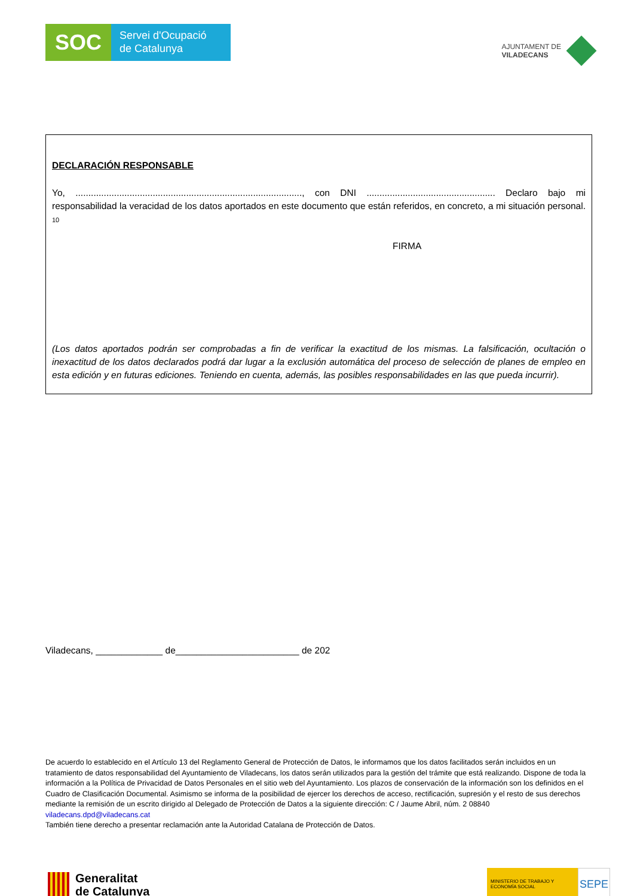SOC
Servei d'Ocupació
de Catalunya
AJUNTAMENT DE
VILADECANS
DECLARACIÓN RESPONSABLE
Yo, ........................................................................................, con DNI .................................................. Declaro bajo mi responsabilidad la veracidad de los datos aportados en este documento que están referidos, en concreto, a mi situación personal. 10
FIRMA
(Los datos aportados podrán ser comprobadas a fin de verificar la exactitud de los mismas. La falsificación, ocultación o inexactitud de los datos declarados podrá dar lugar a la exclusión automática del proceso de selección de planes de empleo en esta edición y en futuras ediciones. Teniendo en cuenta, además, las posibles responsabilidades en las que pueda incurrir).
Viladecans, _____________ de________________________ de 202
De acuerdo lo establecido en el Artículo 13 del Reglamento General de Protección de Datos, le informamos que los datos facilitados serán incluidos en un tratamiento de datos responsabilidad del Ayuntamiento de Viladecans, los datos serán utilizados para la gestión del trámite que está realizando. Dispone de toda la información a la Política de Privacidad de Datos Personales en el sitio web del Ayuntamiento. Los plazos de conservación de la información son los definidos en el Cuadro de Clasificación Documental. Asimismo se informa de la posibilidad de ejercer los derechos de acceso, rectificación, supresión y el resto de sus derechos mediante la remisión de un escrito dirigido al Delegado de Protección de Datos a la siguiente dirección: C / Jaume Abril, núm. 2 08840
viladecans.dpd@viladecans.cat
También tiene derecho a presentar reclamación ante la Autoridad Catalana de Protección de Datos.
Generalitat
de Catalunya
MINISTERIO DE TRABAJO Y ECONOMÍA SOCIAL
SEPE